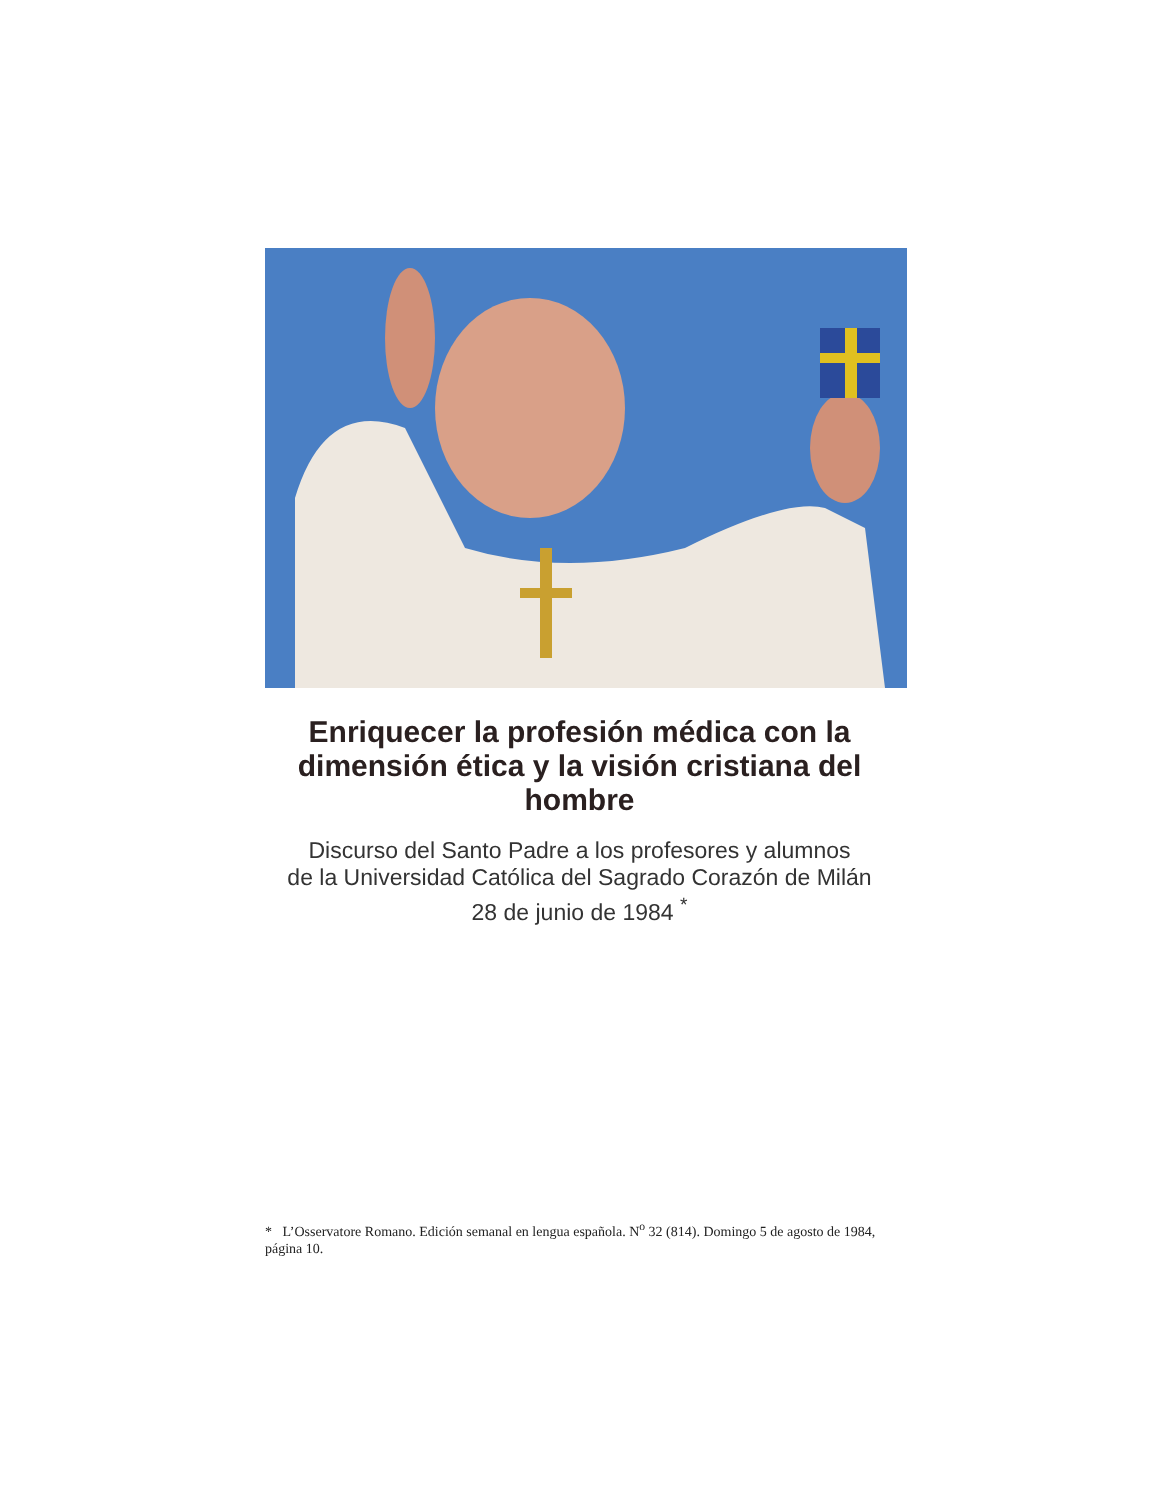Enriquecer la profesión médica con la dimensión ética y la visión cristiana del hombre
Discurso del Santo Padre a los profesores y alumnos
de la Universidad Católica del Sagrado Corazón de Milán
28 de junio de 1984 <sup>*</sup>
* L’Osservatore Romano. Edición semanal en lengua española. N<sup>o</sup> 32 (814). Domingo 5 de agosto de 1984, página 10.